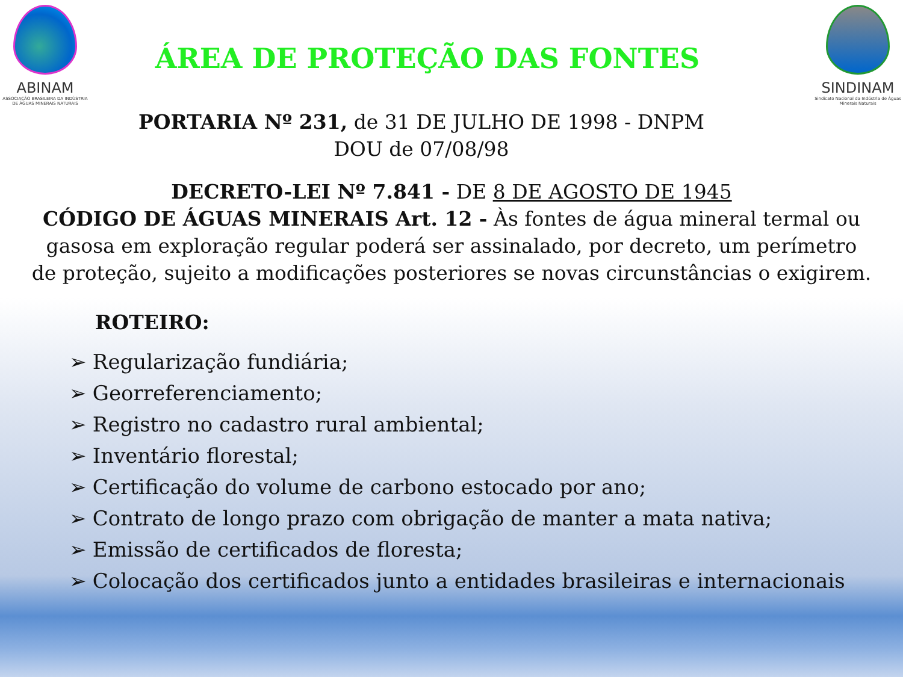ABINAM
ASSOCIAÇÃO BRASILEIRA DA INDÚSTRIA DE ÁGUAS MINERAIS NATURAIS
ÁREA DE PROTEÇÃO DAS FONTES
SINDINAM
Sindicato Nacional da Indústria de Águas Minerais Naturais
PORTARIA Nº 231, de 31 DE JULHO DE 1998 - DNPM
DOU de 07/08/98
DECRETO-LEI Nº 7.841 - DE 8 DE AGOSTO DE 1945
CÓDIGO DE ÁGUAS MINERAIS Art. 12 - Às fontes de água mineral termal ou
gasosa em exploração regular poderá ser assinalado, por decreto, um perímetro
de proteção, sujeito a modificações posteriores se novas circunstâncias o exigirem.
ROTEIRO:
➢ Regularização fundiária;
➢ Georreferenciamento;
➢ Registro no cadastro rural ambiental;
➢ Inventário florestal;
➢ Certificação do volume de carbono estocado por ano;
➢ Contrato de longo prazo com obrigação de manter a mata nativa;
➢ Emissão de certificados de floresta;
➢ Colocação dos certificados junto a entidades brasileiras e internacionais